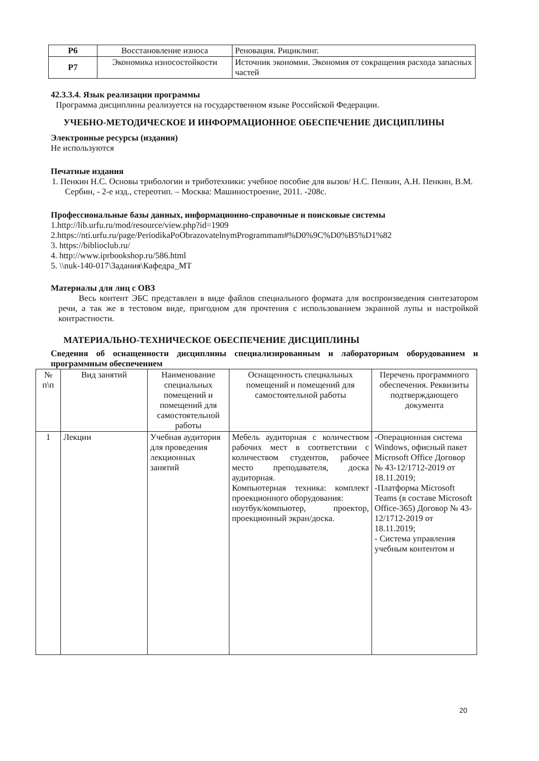| Р6 | Восстановление износа | Реновация. Рициклинг. |
| Р7 | Экономика износостойкости | Источник экономии. Экономия от сокращения расхода запасных частей |
42.3.3.4. Язык реализации программы
Программа дисциплины реализуется на государственном языке Российской Федерации.
УЧЕБНО-МЕТОДИЧЕСКОЕ И ИНФОРМАЦИОННОЕ ОБЕСПЕЧЕНИЕ ДИСЦИПЛИНЫ
Электронные ресурсы (издания)
Не используются
Печатные издания
1. Пенкин Н.С. Основы трибологии и триботехники: учебное пособие для вызов/ Н.С. Пенкин, А.Н. Пенкин, В.М. Сербин, - 2-е изд., стереотип. – Москва: Машиностроение, 2011. -208с.
Профессиональные базы данных, информационно-справочные и поисковые системы
1.http://lib.urfu.ru/mod/resource/view.php?id=1909
2.https://nti.urfu.ru/page/PeriodikaPoObrazovatelnymProgrammam#%D0%9C%D0%B5%D1%82
3. https://biblioclub.ru/
4. http://www.iprbookshop.ru/586.html
5. \\nuk-140-017\Задания\Кафедра_МТ
Материалы для лиц с ОВЗ
Весь контент ЭБС представлен в виде файлов специального формата для воспроизведения синтезатором речи, а так же в тестовом виде, пригодном для прочтения с использованием экранной лупы и настройкой контрастности.
МАТЕРИАЛЬНО-ТЕХНИЧЕСКОЕ ОБЕСПЕЧЕНИЕ ДИСЦИПЛИНЫ
Сведения об оснащенности дисциплины специализированным и лабораторным оборудованием и программным обеспечением
| № п\п | Вид занятий | Наименование специальных помещений и помещений для самостоятельной работы | Оснащенность специальных помещений и помещений для самостоятельной работы | Перечень программного обеспечения. Реквизиты подтверждающего документа |
| --- | --- | --- | --- | --- |
| 1 | Лекции | Учебная аудитория для проведения лекционных занятий | Мебель аудиторная с количеством рабочих мест в соответствии с количеством студентов, рабочее место преподавателя, доска аудиторная. Компьютерная техника: комплект проекционного оборудования: ноутбук/компьютер, проектор, проекционный экран/доска. | -Операционная система Windows, офисный пакет Microsoft Office Договор № 43-12/1712-2019 от 18.11.2019; -Платформа Microsoft Teams (в составе Microsoft Office-365) Договор № 43-12/1712-2019 от 18.11.2019; - Система управления учебным контентом и |
20